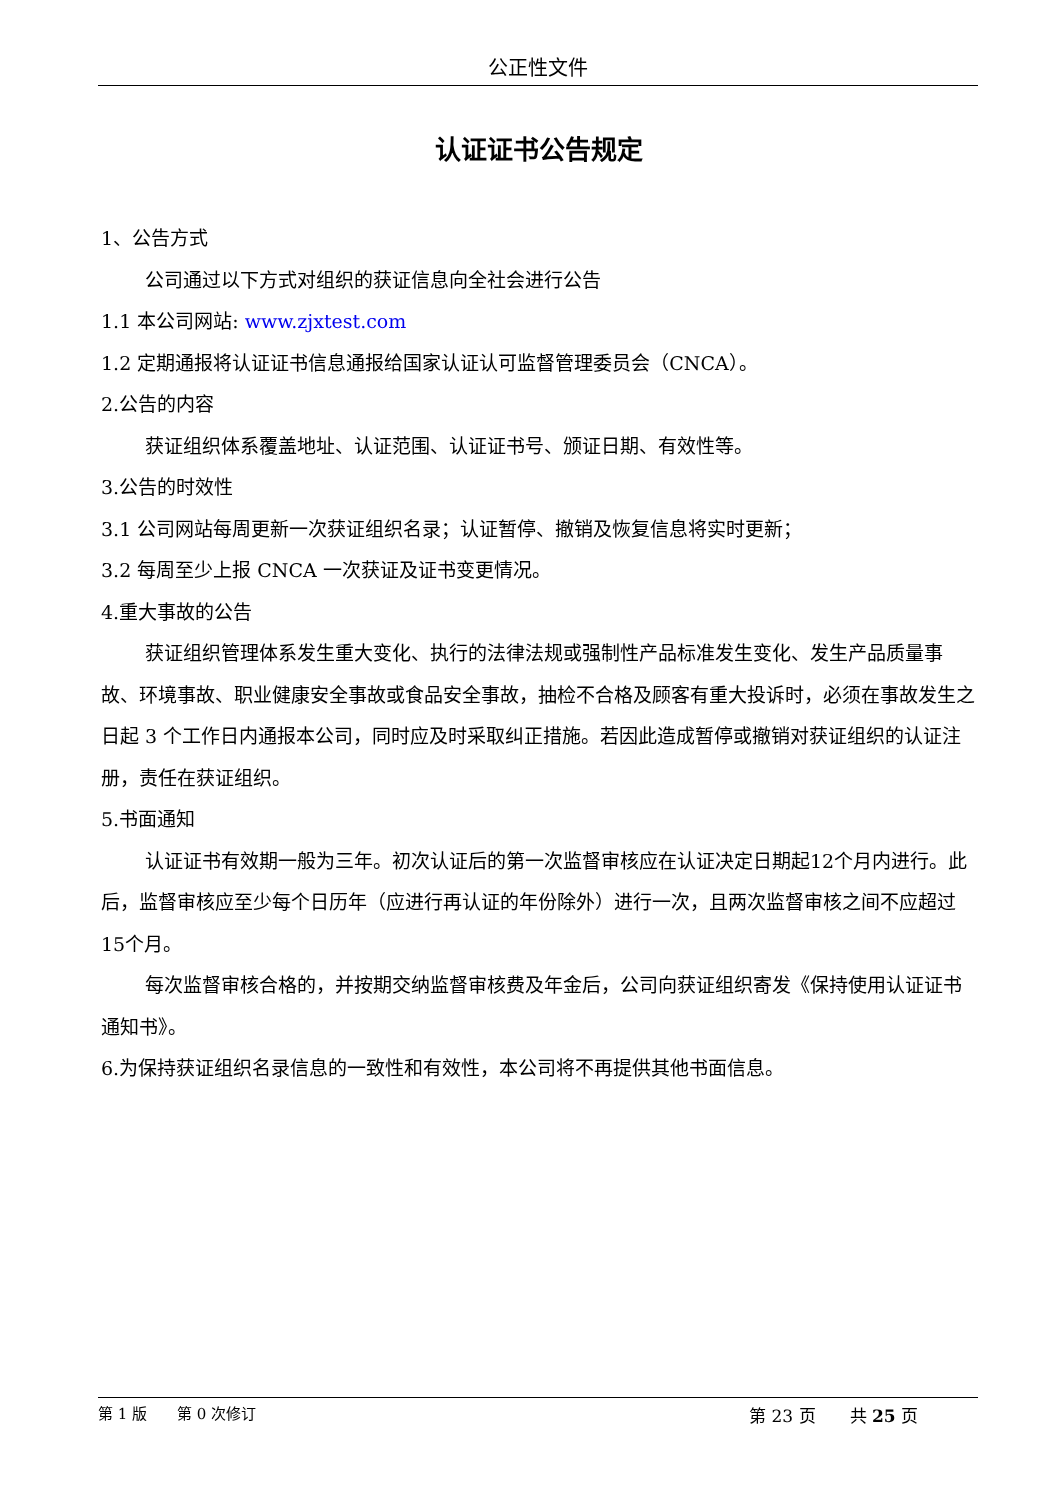公正性文件
认证证书公告规定
1、公告方式
公司通过以下方式对组织的获证信息向全社会进行公告
1.1 本公司网站: www.zjxtest.com
1.2 定期通报将认证证书信息通报给国家认证认可监督管理委员会（CNCA）。
2.公告的内容
获证组织体系覆盖地址、认证范围、认证证书号、颁证日期、有效性等。
3.公告的时效性
3.1 公司网站每周更新一次获证组织名录；认证暂停、撤销及恢复信息将实时更新；
3.2 每周至少上报 CNCA 一次获证及证书变更情况。
4.重大事故的公告
获证组织管理体系发生重大变化、执行的法律法规或强制性产品标准发生变化、发生产品质量事故、环境事故、职业健康安全事故或食品安全事故，抽检不合格及顾客有重大投诉时，必须在事故发生之日起 3 个工作日内通报本公司，同时应及时采取纠正措施。若因此造成暂停或撤销对获证组织的认证注册，责任在获证组织。
5.书面通知
认证证书有效期一般为三年。初次认证后的第一次监督审核应在认证决定日期起12个月内进行。此后，监督审核应至少每个日历年（应进行再认证的年份除外）进行一次，且两次监督审核之间不应超过15个月。
每次监督审核合格的，并按期交纳监督审核费及年金后，公司向获证组织寄发《保持使用认证证书通知书》。
6.为保持获证组织名录信息的一致性和有效性，本公司将不再提供其他书面信息。
第 1 版　　第 0 次修订 第 23 页　　共 25 页